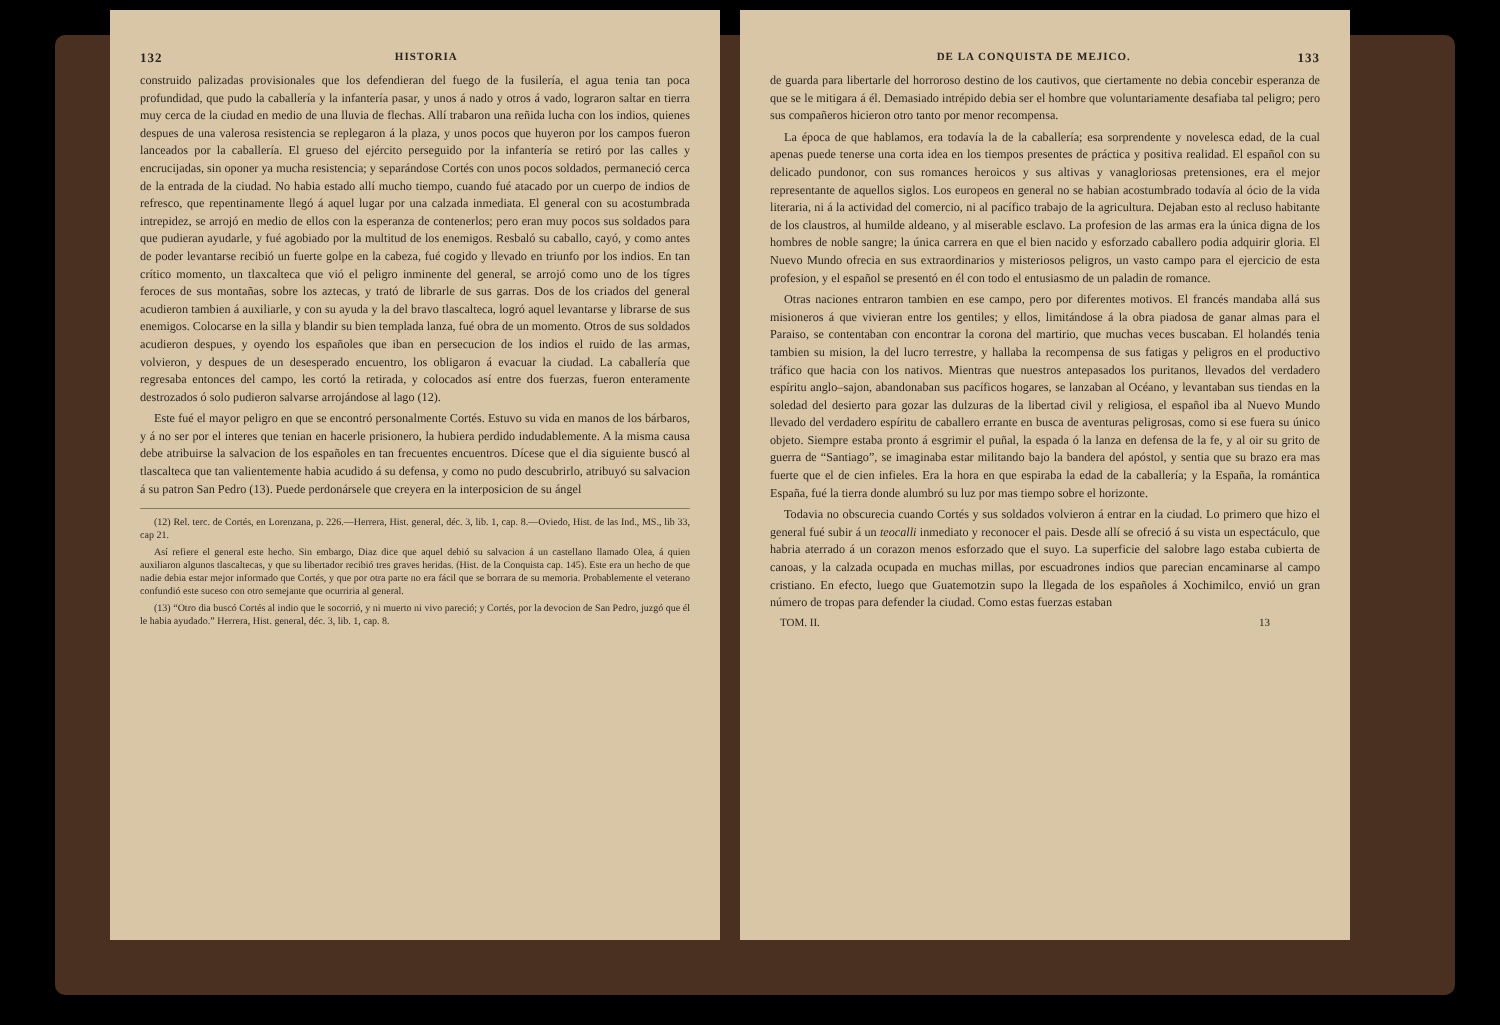132 HISTORIA
construido palizadas provisionales que los defendieran del fuego de la fusilería, el agua tenia tan poca profundidad, que pudo la caballería y la infantería pasar, y unos á nado y otros á vado, lograron saltar en tierra muy cerca de la ciudad en medio de una lluvia de flechas. Allí trabaron una reñida lucha con los indios, quienes despues de una valerosa resistencia se replegaron á la plaza, y unos pocos que huyeron por los campos fueron lanceados por la caballería. El grueso del ejército perseguido por la infantería se retiró por las calles y encrucijadas, sin oponer ya mucha resistencia; y separándose Cortés con unos pocos soldados, permaneció cerca de la entrada de la ciudad. No habia estado allí mucho tiempo, cuando fué atacado por un cuerpo de indios de refresco, que repentinamente llegó á aquel lugar por una calzada inmediata. El general con su acostumbrada intrepidez, se arrojó en medio de ellos con la esperanza de contenerlos; pero eran muy pocos sus soldados para que pudieran ayudarle, y fué agobiado por la multitud de los enemigos. Resbaló su caballo, cayó, y como antes de poder levantarse recibió un fuerte golpe en la cabeza, fué cogido y llevado en triunfo por los indios. En tan crítico momento, un tlaxcalteca que vió el peligro inminente del general, se arrojó como uno de los tígres feroces de sus montañas, sobre los aztecas, y trató de librarle de sus garras. Dos de los criados del general acudieron tambien á auxiliarle, y con su ayuda y la del bravo tlascalteca, logró aquel levantarse y librarse de sus enemigos. Colocarse en la silla y blandir su bien templada lanza, fué obra de un momento. Otros de sus soldados acudieron despues, y oyendo los españoles que iban en persecucion de los indios el ruido de las armas, volvieron, y despues de un desesperado encuentro, los obligaron á evacuar la ciudad. La caballería que regresaba entonces del campo, les cortó la retirada, y colocados así entre dos fuerzas, fueron enteramente destrozados ó solo pudieron salvarse arrojándose al lago (12).
Este fué el mayor peligro en que se encontró personalmente Cortés. Estuvo su vida en manos de los bárbaros, y á no ser por el interes que tenian en hacerle prisionero, la hubiera perdido indudablemente. A la misma causa debe atribuirse la salvacion de los españoles en tan frecuentes encuentros. Dícese que el dia siguiente buscó al tlascalteca que tan valientemente habia acudido á su defensa, y como no pudo descubrirlo, atribuyó su salvacion á su patron San Pedro (13). Puede perdonársele que creyera en la interposicion de su ángel
(12) Rel. terc. de Cortés, en Lorenzana, p. 226.—Herrera, Hist. general, déc. 3, lib. 1, cap. 8.—Oviedo, Hist. de las Ind., MS., lib 33, cap 21.
Así refiere el general este hecho. Sin embargo, Diaz dice que aquel debió su salvacion á un castellano llamado Olea, á quien auxiliaron algunos tlascaltecas, y que su libertador recibió tres graves heridas. (Hist. de la Conquista cap. 145). Este era un hecho de que nadie debia estar mejor informado que Cortés, y que por otra parte no era fácil que se borrara de su memoria. Probablemente el veterano confundió este suceso con otro semejante que ocurriria al general.
(13) “Otro dia buscó Cortés al indio que le socorrió, y ni muerto ni vivo pareció; y Cortés, por la devocion de San Pedro, juzgó que él le habia ayudado.” Herrera, Hist. general, déc. 3, lib. 1, cap. 8.
DE LA CONQUISTA DE MEJICO. 133
de guarda para libertarle del horroroso destino de los cautivos, que ciertamente no debia concebir esperanza de que se le mitigara á él. Demasiado intrépido debia ser el hombre que voluntariamente desafiaba tal peligro; pero sus compañeros hicieron otro tanto por menor recompensa.
La época de que hablamos, era todavía la de la caballería; esa sorprendente y novelesca edad, de la cual apenas puede tenerse una corta idea en los tiempos presentes de práctica y positiva realidad. El español con su delicado pundonor, con sus romances heroicos y sus altivas y vanagloriosas pretensiones, era el mejor representante de aquellos siglos. Los europeos en general no se habian acostumbrado todavía al ócio de la vida literaria, ni á la actividad del comercio, ni al pacífico trabajo de la agricultura. Dejaban esto al recluso habitante de los claustros, al humilde aldeano, y al miserable esclavo. La profesion de las armas era la única digna de los hombres de noble sangre; la única carrera en que el bien nacido y esforzado caballero podia adquirir gloria. El Nuevo Mundo ofrecia en sus extraordinarios y misteriosos peligros, un vasto campo para el ejercicio de esta profesion, y el español se presentó en él con todo el entusiasmo de un paladin de romance.
Otras naciones entraron tambien en ese campo, pero por diferentes motivos. El francés mandaba allá sus misioneros á que vivieran entre los gentiles; y ellos, limitándose á la obra piadosa de ganar almas para el Paraiso, se contentaban con encontrar la corona del martirio, que muchas veces buscaban. El holandés tenia tambien su mision, la del lucro terrestre, y hallaba la recompensa de sus fatigas y peligros en el productivo tráfico que hacia con los nativos. Mientras que nuestros antepasados los puritanos, llevados del verdadero espíritu anglo–sajon, abandonaban sus pacíficos hogares, se lanzaban al Océano, y levantaban sus tiendas en la soledad del desierto para gozar las dulzuras de la libertad civil y religiosa, el español iba al Nuevo Mundo llevado del verdadero espíritu de caballero errante en busca de aventuras peligrosas, como si ese fuera su único objeto. Siempre estaba pronto á esgrimir el puñal, la espada ó la lanza en defensa de la fe, y al oir su grito de guerra de “Santiago”, se imaginaba estar militando bajo la bandera del apóstol, y sentia que su brazo era mas fuerte que el de cien infieles. Era la hora en que espiraba la edad de la caballería; y la España, la romántica España, fué la tierra donde alumbró su luz por mas tiempo sobre el horizonte.
Todavia no obscurecia cuando Cortés y sus soldados volvieron á entrar en la ciudad. Lo primero que hizo el general fué subir á un teocalli inmediato y reconocer el pais. Desde allí se ofreció á su vista un espectáculo, que habria aterrado á un corazon menos esforzado que el suyo. La superficie del salobre lago estaba cubierta de canoas, y la calzada ocupada en muchas millas, por escuadrones indios que parecian encaminarse al campo cristiano. En efecto, luego que Guatemotzin supo la llegada de los españoles á Xochimilco, envió un gran número de tropas para defender la ciudad. Como estas fuerzas estaban
TOM. II. 13